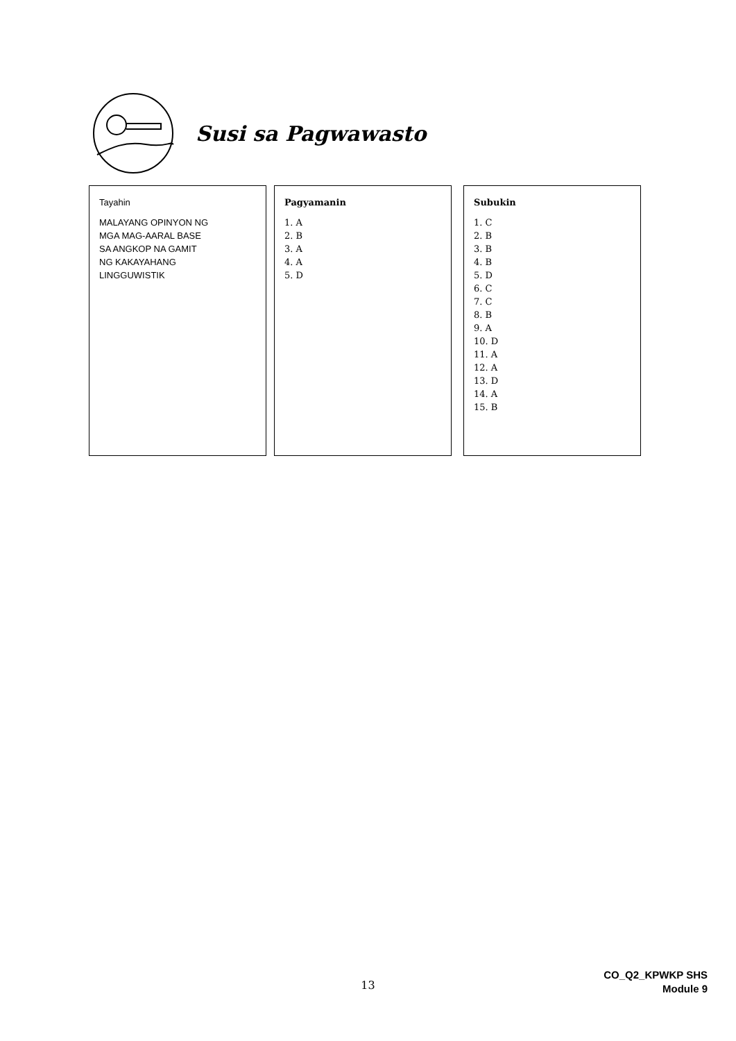Susi sa Pagwawasto
Tayahin
MALAYANG OPINYON NG
MGA MAG-AARAL BASE
SA ANGKOP NA GAMIT
NG KAKAYAHANG
LINGGUWISTIK
Pagyamanin
1. A
2. B
3. A
4. A
5. D
Subukin
1. C
2. B
3. B
4. B
5. D
6. C
7. C
8. B
9. A
10. D
11. A
12. A
13. D
14. A
15. B
13
CO_Q2_KPWKP SHS
Module 9